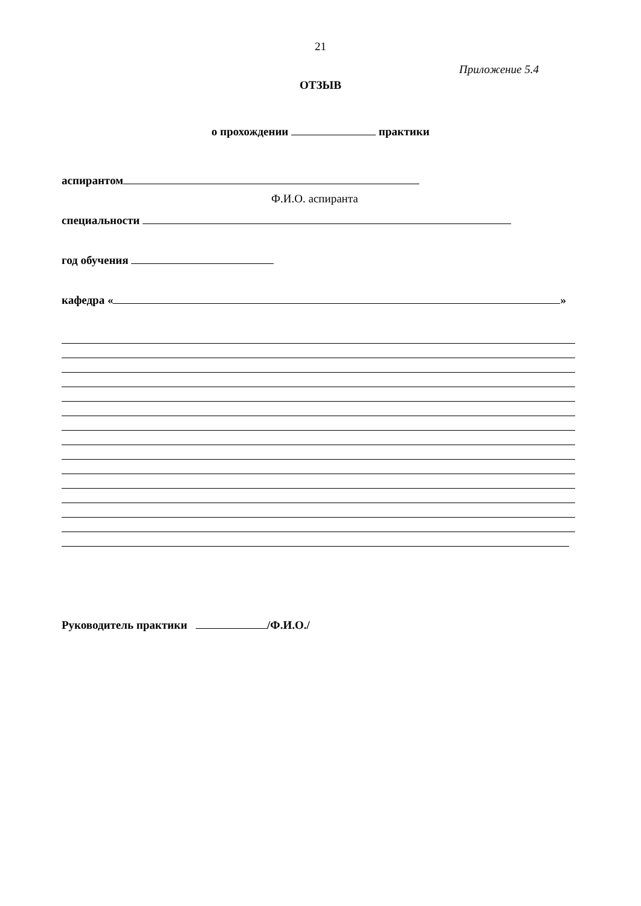21
Приложение 5.4
ОТЗЫВ
о прохождении практики
аспирантом
Ф.И.О. аспиранта
специальности
год обучения
кафедра « »
Руководитель практики /Ф.И.О./